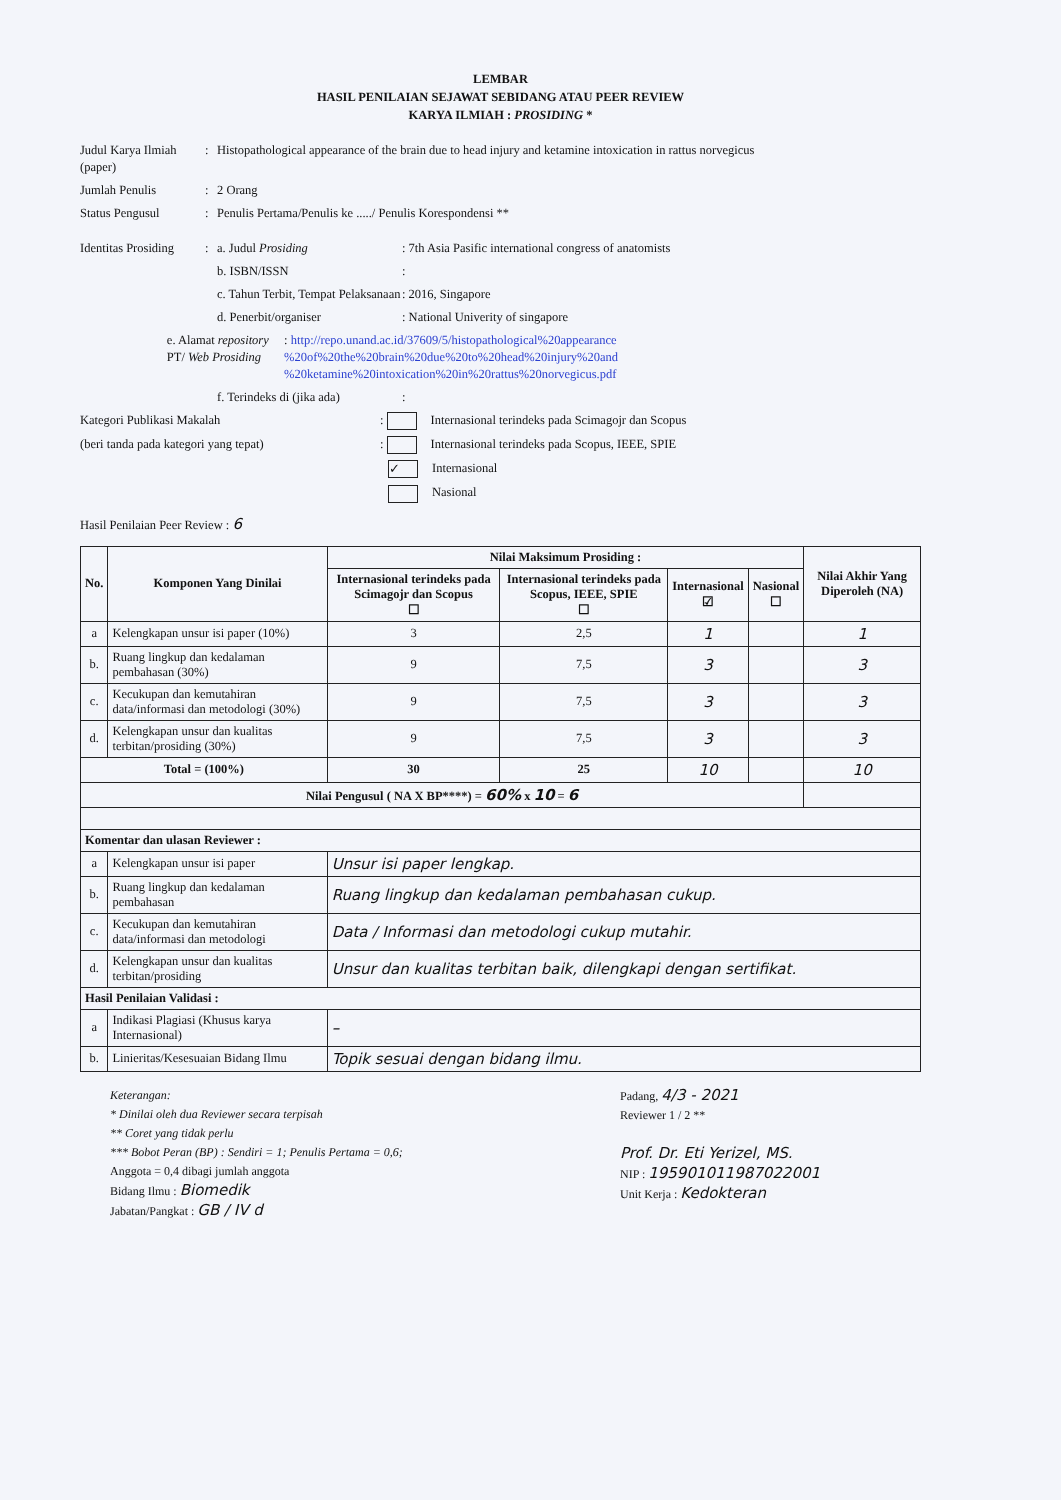LEMBAR
HASIL PENILAIAN SEJAWAT SEBIDANG ATAU PEER REVIEW
KARYA ILMIAH : PROSIDING *
Judul Karya Ilmiah (paper)
: Histopathological appearance of the brain due to head injury and ketamine intoxication in rattus norvegicus
Jumlah Penulis : 2 Orang
Status Pengusul : Penulis Pertama/Penulis ke ...../ Penulis Korespondensi **
Identitas Prosiding
: a. Judul Prosiding : 7th Asia Pasific international congress of anatomists
b. ISBN/ISSN :
c. Tahun Terbit, Tempat Pelaksanaan
: 2016, Singapore
d. Penerbit/organiser : National Univerity of singapore
e. Alamat repository PT/ Web Prosiding
: http://repo.unand.ac.id/37609/5/histopathological%20appearance %20of%20the%20brain%20due%20to%20head%20injury%20and %20ketamine%20intoxication%20in%20rattus%20norvegicus.pdf
f. Terindeks di (jika ada)
:
Kategori Publikasi Makalah : Internasional terindeks pada Scimagojr dan Scopus
(beri tanda pada kategori yang tepat) : Internasional terindeks pada Scopus, IEEE, SPIE
✓ Internasional
Nasional
Hasil Penilaian Peer Review : 6
| No. | Komponen Yang Dinilai | Nilai Maksimum Prosiding : | | | | Nilai Akhir Yang Diperoleh (NA) |
| --- | --- | --- | --- | --- | --- | --- |
| | | Internasional terindeks pada Scimagojr dan Scopus ☐ | Internasional terindeks pada Scopus, IEEE, SPIE ☐ | Internasional ☑ | Nasional ☐ | |
| a | Kelengkapan unsur isi paper (10%) | 3 | 2,5 | 1 | | 1 |
| b. | Ruang lingkup dan kedalaman pembahasan (30%) | 9 | 7,5 | 3 | | 3 |
| c. | Kecukupan dan kemutahiran data/informasi dan metodologi (30%) | 9 | 7,5 | 3 | | 3 |
| d. | Kelengkapan unsur dan kualitas terbitan/prosiding (30%) | 9 | 7,5 | 3 | | 3 |
| Total = (100%) | | 30 | 25 | 10 | | 10 |
| Nilai Pengusul ( NA X BP****) = 60% x 10 = 6 | | | | | | |
| Komentar dan ulasan Reviewer : | | | | | | |
| a | Kelengkapan unsur isi paper | Unsur isi paper lengkap. | | | | |
| b. | Ruang lingkup dan kedalaman pembahasan | Ruang lingkup dan kedalaman pembahasan cukup. | | | | |
| c. | Kecukupan dan kemutahiran data/informasi dan metodologi | Data / Informasi dan metodologi cukup mutahir. | | | | |
| d. | Kelengkapan unsur dan kualitas terbitan/prosiding | Unsur dan kualitas terbitan baik, dilengkapi dengan sertifikat. | | | | |
| Hasil Penilaian Validasi : | | | | | | |
| a | Indikasi Plagiasi (Khusus karya Internasional) | – | | | | |
| b. | Linieritas/Kesesuaian Bidang Ilmu | Topik sesuai dengan bidang ilmu. | | | | |
Keterangan:
* Dinilai oleh dua Reviewer secara terpisah
** Coret yang tidak perlu
*** Bobot Peran (BP) : Sendiri = 1; Penulis Pertama = 0,6;
Anggota = 0,4 dibagi jumlah anggota
Bidang Ilmu : Biomedik
Jabatan/Pangkat : GB / IV d
Padang, 4/3 - 2021
Reviewer 1 / 2 **
Prof. Dr. Eti Yerizel, MS.
NIP : 195901011987022001
Unit Kerja : Kedokteran